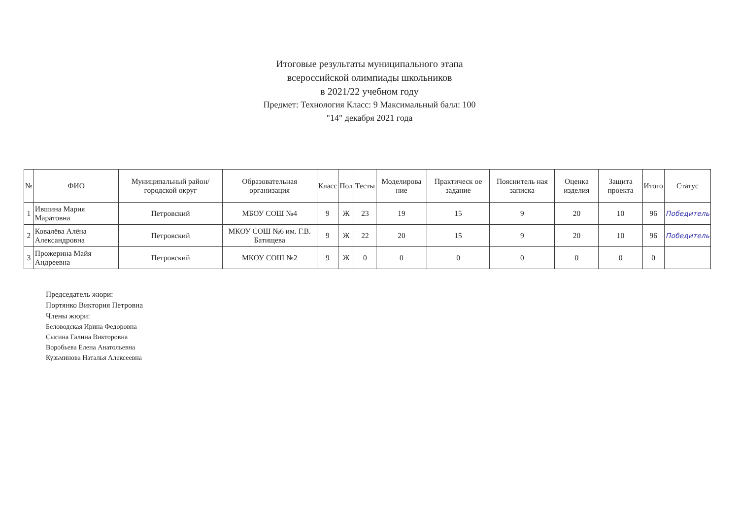Итоговые результаты муниципального этапа
всероссийской олимпиады школьников
в 2021/22 учебном году
Предмет: Технология Класс: 9 Максимальный балл: 100
"14" декабря 2021 года
| № | ФИО | Муниципальный район/городской округ | Образовательная организация | Класс | Пол | Тесты | Моделирова ние | Практическ ое задание | Пояснитель ная записка | Оценка изделия | Защита проекта | Итого | Статус |
| --- | --- | --- | --- | --- | --- | --- | --- | --- | --- | --- | --- | --- | --- |
| 1 | Ившина Мария Маратовна | Петровский | МБОУ СОШ №4 | 9 | Ж | 23 | 19 | 15 | 9 | 20 | 10 | 96 | Победитель |
| 2 | Ковалёва Алёна Александровна | Петровский | МКОУ СОШ №6 им. Г.В. Батищева | 9 | Ж | 22 | 20 | 15 | 9 | 20 | 10 | 96 | Победитель |
| 3 | Прожерина Майя Андреевна | Петровский | МКОУ СОШ №2 | 9 | Ж | 0 | 0 | 0 | 0 | 0 | 0 | 0 | |
Председатель жюри:
Портянко Виктория Петровна
Члены жюри:
Беловодская Ирина Федоровна
Сысина Галина Викторовна
Воробьева Елена Анатольевна
Кузьминова Наталья Алексеевна